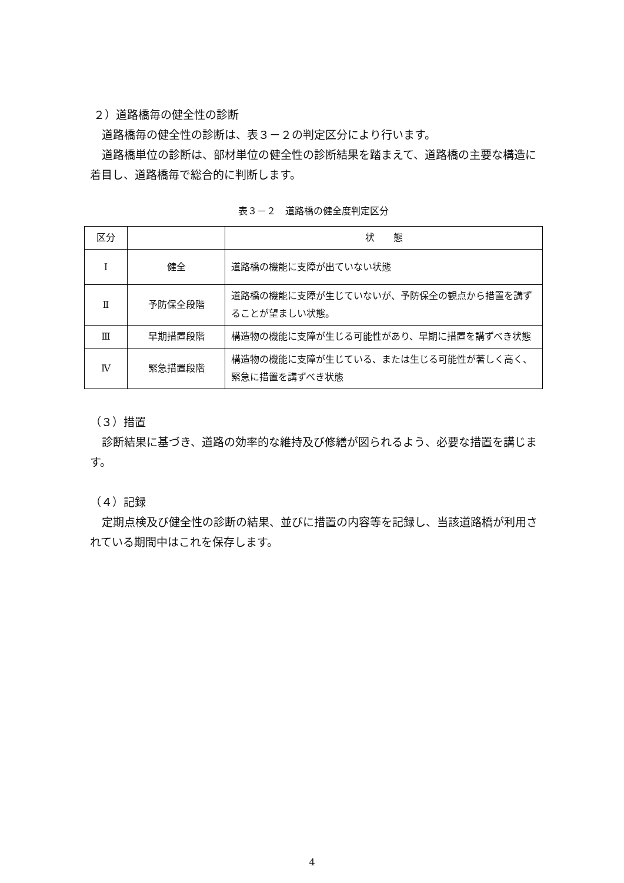２）道路橋毎の健全性の診断
道路橋毎の健全性の診断は、表３－２の判定区分により行います。
道路橋単位の診断は、部材単位の健全性の診断結果を踏まえて、道路橋の主要な構造に着目し、道路橋毎で総合的に判断します。
表３－２　道路橋の健全度判定区分
| 区分 | | 状 態 |
| Ⅰ | 健全 | 道路橋の機能に支障が出ていない状態 |
| Ⅱ | 予防保全段階 | 道路橋の機能に支障が生じていないが、予防保全の観点から措置を講ずることが望ましい状態。 |
| Ⅲ | 早期措置段階 | 構造物の機能に支障が生じる可能性があり、早期に措置を講ずべき状態 |
| Ⅳ | 緊急措置段階 | 構造物の機能に支障が生じている、または生じる可能性が著しく高く、緊急に措置を講ずべき状態 |
（３）措置
診断結果に基づき、道路の効率的な維持及び修繕が図られるよう、必要な措置を講じます。
（４）記録
定期点検及び健全性の診断の結果、並びに措置の内容等を記録し、当該道路橋が利用されている期間中はこれを保存します。
4